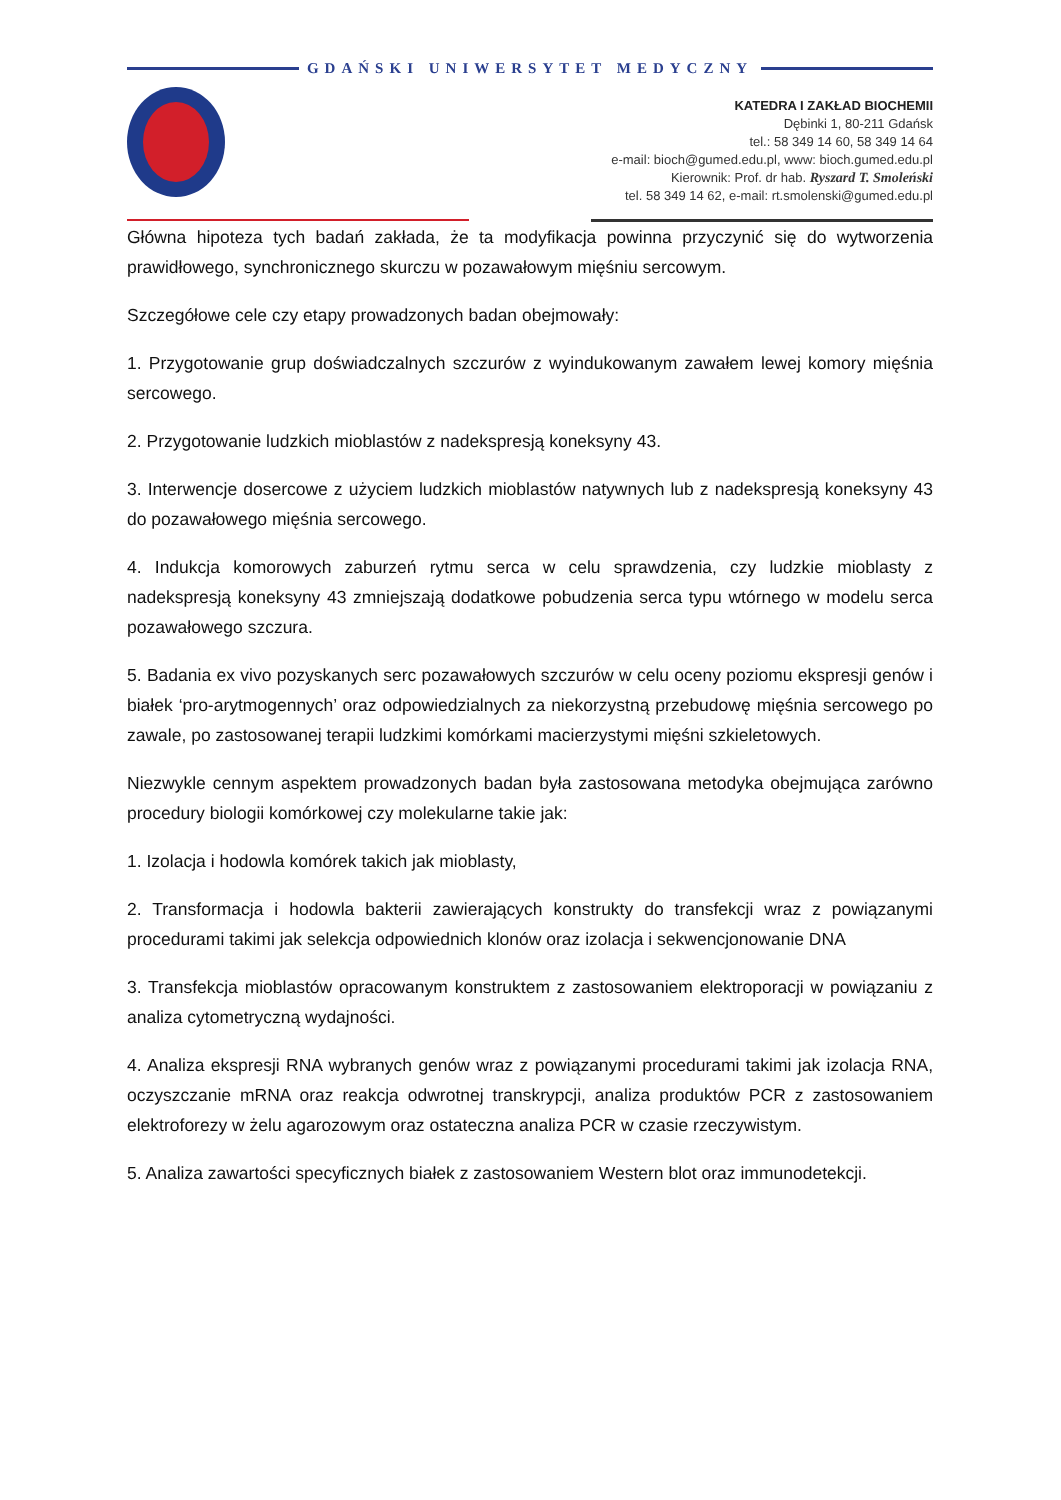GDAŃSKI UNIWERSYTET MEDYCZNY
KATEDRA I ZAKŁAD BIOCHEMII
Dębinki 1, 80-211 Gdańsk
tel.: 58 349 14 60, 58 349 14 64
e-mail: bioch@gumed.edu.pl, www: bioch.gumed.edu.pl
Kierownik: Prof. dr hab. Ryszard T. Smoleński
tel. 58 349 14 62, e-mail: rt.smolenski@gumed.edu.pl
Główna hipoteza tych badań zakłada, że ta modyfikacja powinna przyczynić się do wytworzenia prawidłowego, synchronicznego skurczu w pozawałowym mięśniu sercowym.
Szczegółowe cele czy etapy prowadzonych badan obejmowały:
1. Przygotowanie grup doświadczalnych szczurów z wyindukowanym zawałem lewej komory mięśnia sercowego.
2. Przygotowanie ludzkich mioblastów z nadekspresją koneksyny 43.
3. Interwencje dosercowe z użyciem ludzkich mioblastów natywnych lub z nadekspresją koneksyny 43 do pozawałowego mięśnia sercowego.
4. Indukcja komorowych zaburzeń rytmu serca w celu sprawdzenia, czy ludzkie mioblasty z nadekspresją koneksyny 43 zmniejszają dodatkowe pobudzenia serca typu wtórnego w modelu serca pozawałowego szczura.
5. Badania ex vivo pozyskanych serc pozawałowych szczurów w celu oceny poziomu ekspresji genów i białek ‘pro-arytmogennych’ oraz odpowiedzialnych za niekorzystną przebudowę mięśnia sercowego po zawale, po zastosowanej terapii ludzkimi komórkami macierzystymi mięśni szkieletowych.
Niezwykle cennym aspektem prowadzonych badan była zastosowana metodyka obejmująca zarówno procedury biologii komórkowej czy molekularne takie jak:
1. Izolacja i hodowla komórek takich jak mioblasty,
2. Transformacja i hodowla bakterii zawierających konstrukty do transfekcji wraz z powiązanymi procedurami takimi jak selekcja odpowiednich klonów oraz izolacja i sekwencjonowanie DNA
3. Transfekcja mioblastów opracowanym konstruktem z zastosowaniem elektroporacji w powiązaniu z analiza cytometryczną wydajności.
4. Analiza ekspresji RNA wybranych genów wraz z powiązanymi procedurami takimi jak izolacja RNA, oczyszczanie mRNA oraz reakcja odwrotnej transkrypcji, analiza produktów PCR z zastosowaniem elektroforezy w żelu agarozowym oraz ostateczna analiza PCR w czasie rzeczywistym.
5. Analiza zawartości specyficznych białek z zastosowaniem Western blot oraz immunodetekcji.